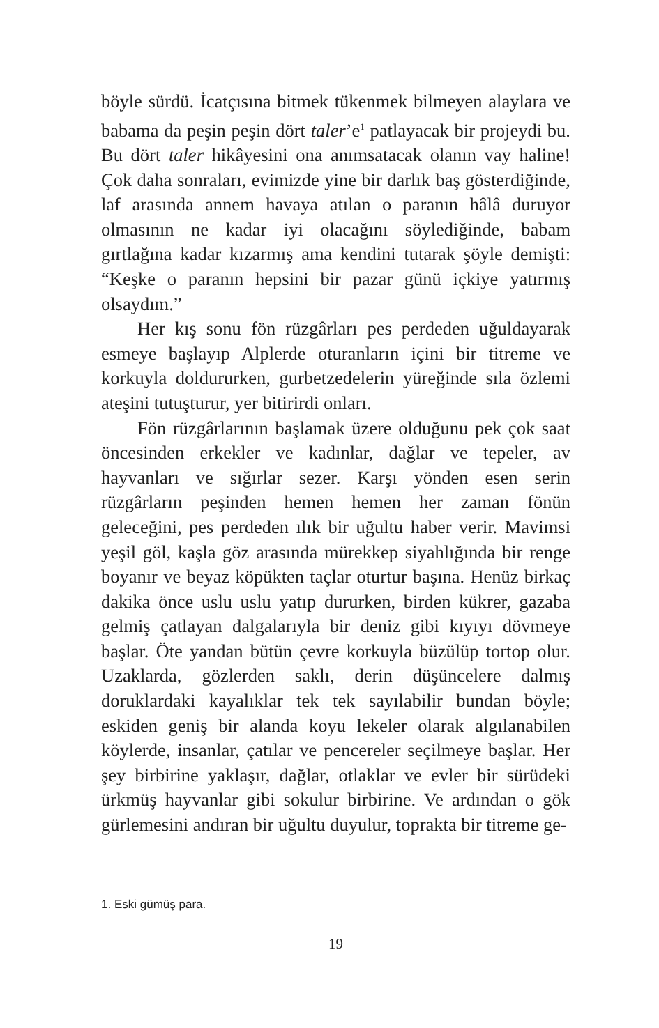böyle sürdü. İcatçısına bitmek tükenmek bilmeyen alaylara ve babama da peşin peşin dört taler’e<sup>1</sup> patlayacak bir projeydi bu. Bu dört taler hikâyesini ona anımsatacak olanın vay haline! Çok daha sonraları, evimizde yine bir darlık baş gösterdiğinde, laf arasında annem havaya atılan o paranın hâlâ duruyor olmasının ne kadar iyi olacağını söylediğinde, babam gırtlağına kadar kızarmış ama kendini tutarak şöyle demişti: “Keşke o paranın hepsini bir pazar günü içkiye yatırmış olsaydım.”
Her kış sonu fön rüzgârları pes perdeden uğuldayarak esmeye başlayıp Alplerde oturanların içini bir titreme ve korkuyla doldururken, gurbetzedelerin yüreğinde sıla özlemi ateşini tutuşturur, yer bitirirdi onları.
Fön rüzgârlarının başlamak üzere olduğunu pek çok saat öncesinden erkekler ve kadınlar, dağlar ve tepeler, av hayvanları ve sığırlar sezer. Karşı yönden esen serin rüzgârların peşinden hemen hemen her zaman fönün geleceğini, pes perdeden ılık bir uğultu haber verir. Mavimsi yeşil göl, kaşla göz arasında mürekkep siyahlığında bir renge boyanır ve beyaz köpükten taçlar oturtur başına. Henüz birkaç dakika önce uslu uslu yatıp dururken, birden kükrer, gazaba gelmiş çatlayan dalgalarıyla bir deniz gibi kıyıyı dövmeye başlar. Öte yandan bütün çevre korkuyla büzülüp tortop olur. Uzaklarda, gözlerden saklı, derin düşüncelere dalmış doruklardaki kayalıklar tek tek sayılabilir bundan böyle; eskiden geniş bir alanda koyu lekeler olarak algılanabilen köylerde, insanlar, çatılar ve pencereler seçilmeye başlar. Her şey birbirine yaklaşır, dağlar, otlaklar ve evler bir sürüdeki ürkmüş hayvanlar gibi sokulur birbirine. Ve ardından o gök gürlemesini andıran bir uğultu duyulur, toprakta bir titreme ge-
1. Eski gümüş para.
19